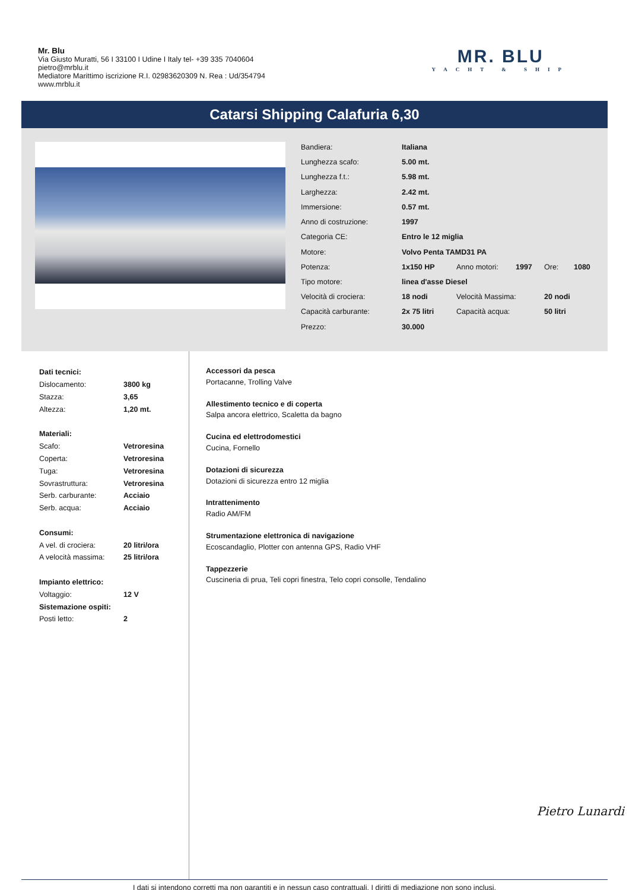Mr. Blu
Via Giusto Muratti, 56 I 33100 I Udine I Italy tel- +39 335 7040604
pietro@mrblu.it
Mediatore Marittimo iscrizione R.I. 02983620309 N. Rea : Ud/354794
www.mrblu.it
MR. BLU
YACHT & SHIP
Catarsi Shipping Calafuria 6,30
| Bandiera: | Italiana | | | | |
| Lunghezza scafo: | 5.00 mt. | | | | |
| Lunghezza f.t.: | 5.98 mt. | | | | |
| Larghezza: | 2.42 mt. | | | | |
| Immersione: | 0.57 mt. | | | | |
| Anno di costruzione: | 1997 | | | | |
| Categoria CE: | Entro le 12 miglia | | | | |
| Motore: | Volvo Penta TAMD31 PA | | | | |
| Potenza: | 1x150 HP | Anno motori: | 1997 | Ore: | 1080 |
| Tipo motore: | linea d'asse Diesel | | | | |
| Velocità di crociera: | 18 nodi | Velocità Massima: | | 20 nodi | |
| Capacità carburante: | 2x 75 litri | Capacità acqua: | | 50 litri | |
| Prezzo: | 30.000 | | | | |
| Dati tecnici: | |
| Dislocamento: | 3800 kg |
| Stazza: | 3,65 |
| Altezza: | 1,20 mt. |
| Materiali: | |
| Scafo: | Vetroresina |
| Coperta: | Vetroresina |
| Tuga: | Vetroresina |
| Sovrastruttura: | Vetroresina |
| Serb. carburante: | Acciaio |
| Serb. acqua: | Acciaio |
| Consumi: | |
| A vel. di crociera: | 20 litri/ora |
| A velocità massima: | 25 litri/ora |
| Impianto elettrico: | |
| Voltaggio: | 12 V |
| Sistemazione ospiti: | |
| Posti letto: | 2 |
Accessori da pesca
Portacanne, Trolling Valve
Allestimento tecnico e di coperta
Salpa ancora elettrico, Scaletta da bagno
Cucina ed elettrodomestici
Cucina, Fornello
Dotazioni di sicurezza
Dotazioni di sicurezza entro 12 miglia
Intrattenimento
Radio AM/FM
Strumentazione elettronica di navigazione
Ecoscandaglio, Plotter con antenna GPS, Radio VHF
Tappezzerie
Cuscineria di prua, Teli copri finestra, Telo copri consolle, Tendalino
Pietro Lunardi
I dati si intendono corretti ma non garantiti e in nessun caso contrattuali. I diritti di mediazione non sono inclusi.